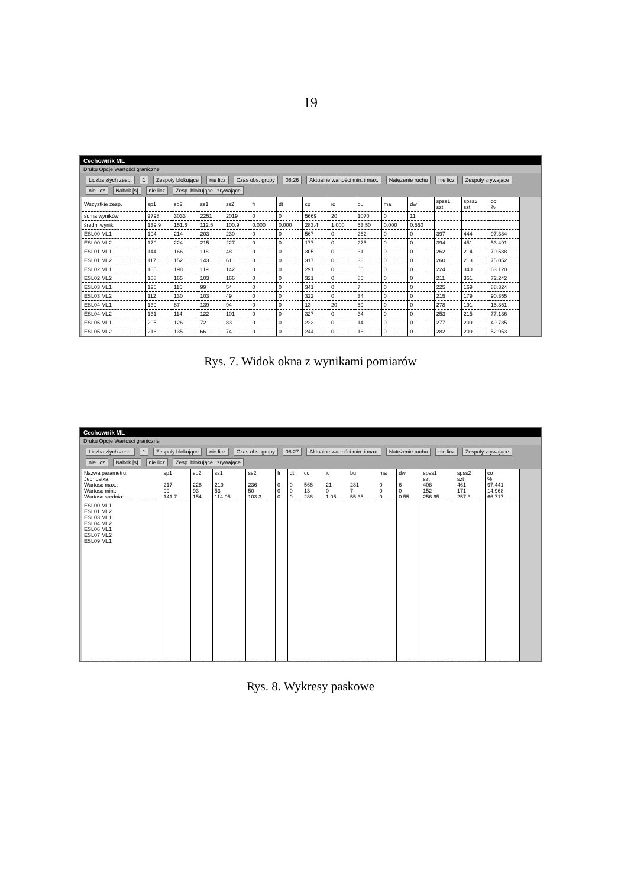19
Cechownik ML
Druku Opcje Wartości graniczne
Liczba złych zesp. 1 Zespoły blokujące nie licz Czas obs. grupy 08:26 Aktualne wartości min. i max. Natężenie ruchu nie licz Zespoły zrywające nie licz Nabok [s] nie licz Zesp. blokujące i zrywające
| Wszystkie zesp. | sp1 | sp2 | ss1 | ss2 | fr | dt | co | ic | bu | ma | dw | spss1 szt | spss2 szt | co % |
| --- | --- | --- | --- | --- | --- | --- | --- | --- | --- | --- | --- | --- | --- | --- |
| suma wyników | 2798 | 3033 | 2251 | 2019 | 0 | 0 | 5669 | 20 | 1070 | 0 | 11 | | | |
| średni wynik | 139.9 | 151.6 | 112.5 | 100.9 | 0.000 | 0.000 | 283.4 | 1.000 | 53.50 | 0.000 | 0.550 | | | |
| ESL00 ML1 | 194 | 214 | 203 | 230 | 0 | 0 | 567 | 0 | 262 | 0 | 0 | 397 | 444 | 97.384 |
| ESL00 ML2 | 179 | 224 | 215 | 227 | 0 | 0 | 177 | 0 | 275 | 0 | 0 | 394 | 451 | 53.491 |
| ESL01 ML1 | 144 | 166 | 118 | 48 | 0 | 0 | 305 | 0 | 31 | 0 | 0 | 262 | 214 | 70.588 |
| ESL01 ML2 | 117 | 152 | 143 | 61 | 0 | 0 | 317 | 0 | 38 | 0 | 0 | 260 | 213 | 75.052 |
| ESL02 ML1 | 105 | 198 | 119 | 142 | 0 | 0 | 291 | 0 | 65 | 0 | 0 | 224 | 340 | 63.120 |
| ESL02 ML2 | 108 | 165 | 103 | 166 | 0 | 0 | 321 | 0 | 85 | 0 | 0 | 211 | 351 | 72.242 |
| ESL03 ML1 | 126 | 115 | 99 | 54 | 0 | 0 | 341 | 0 | 7 | 0 | 0 | 225 | 169 | 88.324 |
| ESL03 ML2 | 112 | 130 | 103 | 49 | 0 | 0 | 322 | 0 | 34 | 0 | 0 | 215 | 179 | 90.355 |
| ESL04 ML1 | 139 | 87 | 139 | 94 | 0 | 0 | 13 | 20 | 59 | 0 | 0 | 278 | 191 | 15.351 |
| ESL04 ML2 | 131 | 114 | 122 | 101 | 0 | 0 | 327 | 0 | 34 | 0 | 0 | 253 | 215 | 77.136 |
| ESL05 ML1 | 205 | 126 | 72 | 83 | 0 | 0 | 223 | 0 | 14 | 0 | 0 | 277 | 209 | 49.785 |
| ESL05 ML2 | 216 | 135 | 66 | 74 | 0 | 0 | 244 | 0 | 16 | 0 | 0 | 282 | 209 | 52.953 |
Rys. 7. Widok okna z wynikami pomiarów
Cechownik ML
Druku Opcje Wartości graniczne
Liczba złych zesp. 1 Zespoły blokujące nie licz Czas obs. grupy 08:27 Aktualne wartości min. i max. Natężenie ruchu nie licz Zespoły zrywające nie licz Nabok [s] nie licz Zesp. blokujące i zrywające
| Nazwa parametru: Jednostka: Wartosc max.: Wartosc min.: Wartosc srednia: | sp1 217 99 141.7 | sp2 228 93 154 | ss1 219 53 114.95 | ss2 236 50 103.3 | fr 0 0 0 | dt 0 0 0 | co 566 13 288 | ic 21 0 1.05 | bu 281 7 55.35 | ma 0 0 0 | dw 6 0 0.55 | spss1 szt 408 152 256.65 | spss2 szt 461 171 257.3 | co % 97.441 14.968 66.717 |
| ESL00 ML1 ESL01 ML2 ESL03 ML1 ESL04 ML2 ESL06 ML1 ESL07 ML2 ESL09 ML1 | | | | | | | | | | | | | | |
Rys. 8. Wykresy paskowe